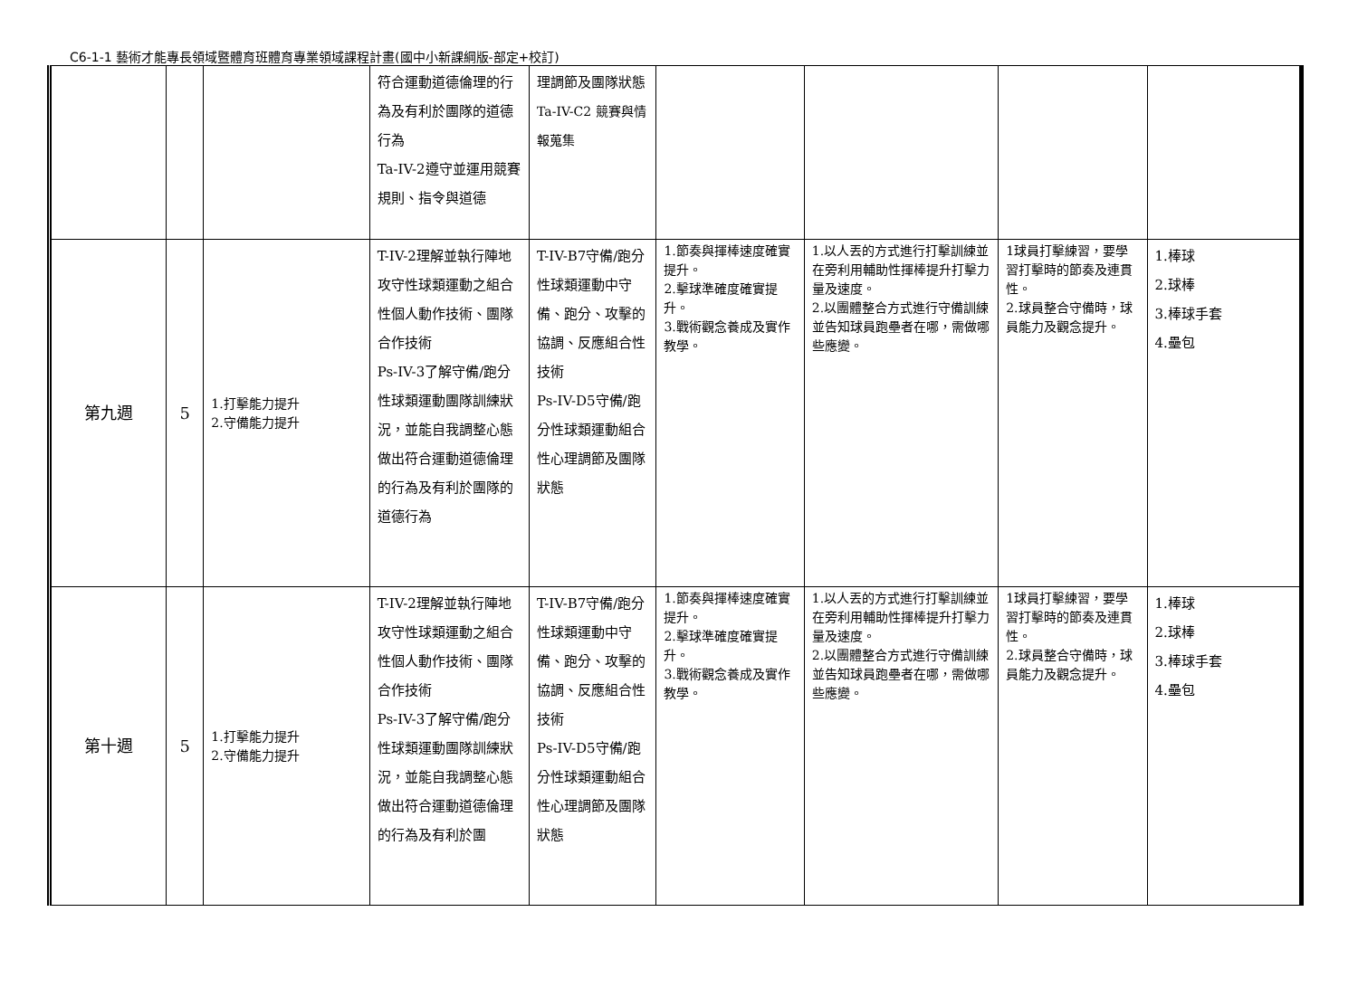C6-1-1 藝術才能專長領域暨體育班體育專業領域課程計畫(國中小新課綱版-部定+校訂)
| | | | 符合運動道德倫理的行為及有利於團隊的道德行為 Ta-IV-2遵守並運用競賽規則、指令與道德 | 理調節及團隊狀態 Ta-IV-C2 競賽與情報蒐集 | | | | |
| 第九週 | 5 | 1.打擊能力提升 2.守備能力提升 | T-IV-2理解並執行陣地攻守性球類運動之組合性個人動作技術、團隊合作技術 Ps-IV-3了解守備/跑分性球類運動團隊訓練狀況，並能自我調整心態做出符合運動道德倫理的行為及有利於團隊的道德行為 | T-IV-B7守備/跑分性球類運動中守備、跑分、攻擊的協調、反應組合性技術 Ps-IV-D5守備/跑分性球類運動組合性心理調節及團隊狀態 | 1.節奏與揮棒速度確實提升。 2.擊球準確度確實提升。 3.戰術觀念養成及實作教學。 | 1.以人丟的方式進行打擊訓練並在旁利用輔助性揮棒提升打擊力量及速度。 2.以團體整合方式進行守備訓練並告知球員跑壘者在哪，需做哪些應變。 | 1球員打擊練習，要學習打擊時的節奏及連貫性。 2.球員整合守備時，球員能力及觀念提升。 | 1.棒球 2.球棒 3.棒球手套 4.壘包 |
| 第十週 | 5 | 1.打擊能力提升 2.守備能力提升 | T-IV-2理解並執行陣地攻守性球類運動之組合性個人動作技術、團隊合作技術 Ps-IV-3了解守備/跑分性球類運動團隊訓練狀況，並能自我調整心態做出符合運動道德倫理的行為及有利於團 | T-IV-B7守備/跑分性球類運動中守備、跑分、攻擊的協調、反應組合性技術 Ps-IV-D5守備/跑分性球類運動組合性心理調節及團隊狀態 | 1.節奏與揮棒速度確實提升。 2.擊球準確度確實提升。 3.戰術觀念養成及實作教學。 | 1.以人丟的方式進行打擊訓練並在旁利用輔助性揮棒提升打擊力量及速度。 2.以團體整合方式進行守備訓練並告知球員跑壘者在哪，需做哪些應變。 | 1球員打擊練習，要學習打擊時的節奏及連貫性。 2.球員整合守備時，球員能力及觀念提升。 | 1.棒球 2.球棒 3.棒球手套 4.壘包 |